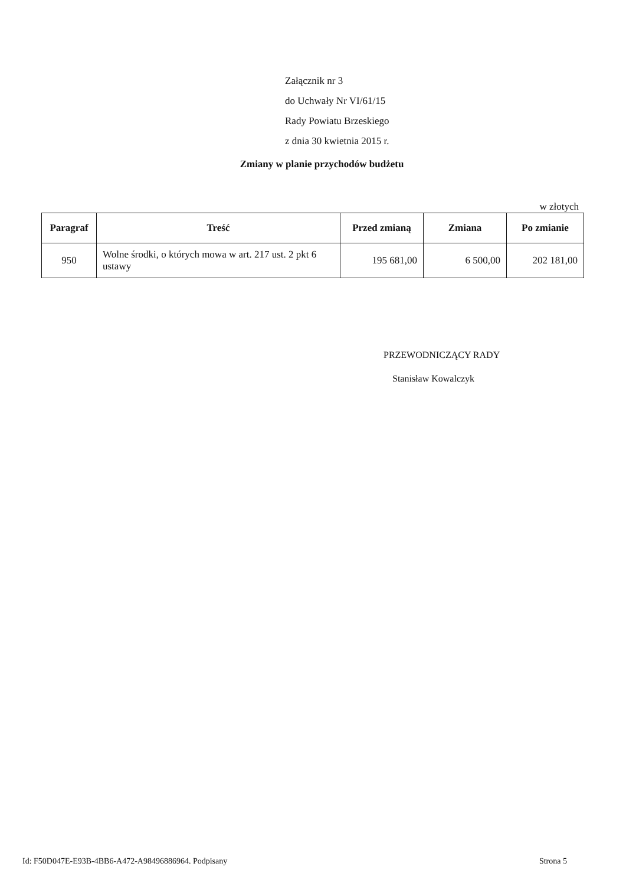Załącznik nr 3
do Uchwały Nr VI/61/15
Rady Powiatu Brzeskiego
z dnia 30 kwietnia 2015 r.
Zmiany w planie przychodów budżetu
w złotych
| Paragraf | Treść | Przed zmianą | Zmiana | Po zmianie |
| --- | --- | --- | --- | --- |
| 950 | Wolne środki, o których mowa w art. 217 ust. 2 pkt 6 ustawy | 195 681,00 | 6 500,00 | 202 181,00 |
PRZEWODNICZĄCY RADY
Stanisław Kowalczyk
Id: F50D047E-E93B-4BB6-A472-A98496886964. Podpisany Strona 5